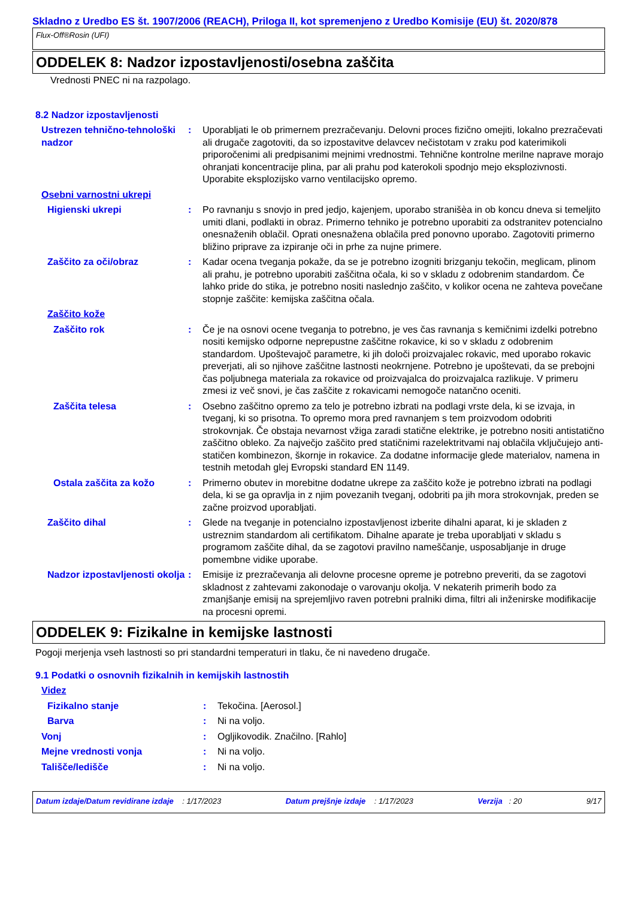Skladno z Uredbo ES št. 1907/2006 (REACH), Priloga II, kot spremenjeno z Uredbo Komisije (EU) št. 2020/878
Flux-Off®Rosin (UFI)
ODDELEK 8: Nadzor izpostavljenosti/osebna zaščita
Vrednosti PNEC ni na razpolago.
8.2 Nadzor izpostavljenosti
Ustrezen tehnično-tehnološki nadzor
: Uporabljati le ob primernem prezračevanju. Delovni proces fizično omejiti, lokalno prezračevati ali drugače zagotoviti, da so izpostavitve delavcev nečistotam v zraku pod katerimikoli priporočenimi ali predpisanimi mejnimi vrednostmi. Tehnične kontrolne merilne naprave morajo ohranjati koncentracije plina, par ali prahu pod katerokoli spodnjo mejo eksplozivnosti. Uporabite eksplozijsko varno ventilacijsko opremo.
Osebni varnostni ukrepi
Higienski ukrepi : Po ravnanju s snovjo in pred jedjo, kajenjem, uporabo stranišèa in ob koncu dneva si temeljito umiti dlani, podlakti in obraz. Primerno tehniko je potrebno uporabiti za odstranitev potencialno onesnaženih oblačil. Oprati onesnažena oblačila pred ponovno uporabo. Zagotoviti primerno bližino priprave za izpiranje oči in prhe za nujne primere.
Zaščito za oči/obraz : Kadar ocena tveganja pokaže, da se je potrebno izogniti brizganju tekočin, meglicam, plinom ali prahu, je potrebno uporabiti zaščitna očala, ki so v skladu z odobrenim standardom. Če lahko pride do stika, je potrebno nositi naslednjo zaščito, v kolikor ocena ne zahteva povečane stopnje zaščite: kemijska zaščitna očala.
Zaščito kože
Zaščito rok : Če je na osnovi ocene tveganja to potrebno, je ves čas ravnanja s kemičnimi izdelki potrebno nositi kemijsko odporne neprepustne zaščitne rokavice, ki so v skladu z odobrenim standardom. Upoštevajoč parametre, ki jih določi proizvajalec rokavic, med uporabo rokavic preverjati, ali so njihove zaščitne lastnosti neokrnjene. Potrebno je upoštevati, da se prebojni čas poljubnega materiala za rokavice od proizvajalca do proizvajalca razlikuje. V primeru zmesi iz več snovi, je čas zaščite z rokavicami nemogoče natančno oceniti.
Zaščita telesa : Osebno zaščitno opremo za telo je potrebno izbrati na podlagi vrste dela, ki se izvaja, in tveganj, ki so prisotna. To opremo mora pred ravnanjem s tem proizvodom odobriti strokovnjak. Če obstaja nevarnost vžiga zaradi statične elektrike, je potrebno nositi antistatično zaščitno obleko. Za največjo zaščito pred statičnimi razelektritvami naj oblačila vključujejo anti-statičen kombinezon, škornje in rokavice. Za dodatne informacije glede materialov, namena in testnih metodah glej Evropski standard EN 1149.
Ostala zaščita za kožo : Primerno obutev in morebitne dodatne ukrepe za zaščito kože je potrebno izbrati na podlagi dela, ki se ga opravlja in z njim povezanih tveganj, odobriti pa jih mora strokovnjak, preden se začne proizvod uporabljati.
Zaščito dihal : Glede na tveganje in potencialno izpostavljenost izberite dihalni aparat, ki je skladen z ustreznim standardom ali certifikatom. Dihalne aparate je treba uporabljati v skladu s programom zaščite dihal, da se zagotovi pravilno nameščanje, usposabljanje in druge pomembne vidike uporabe.
Nadzor izpostavljenosti okolja
: Emisije iz prezračevanja ali delovne procesne opreme je potrebno preveriti, da se zagotovi skladnost z zahtevami zakonodaje o varovanju okolja. V nekaterih primerih bodo za zmanjšanje emisij na sprejemljivo raven potrebni pralniki dima, filtri ali inženirske modifikacije na procesni opremi.
ODDELEK 9: Fizikalne in kemijske lastnosti
Pogoji merjenja vseh lastnosti so pri standardni temperaturi in tlaku, če ni navedeno drugače.
9.1 Podatki o osnovnih fizikalnih in kemijskih lastnostih
Videz
Fizikalno stanje : Tekočina. [Aerosol.]
Barva : Ni na voljo.
Vonj : Ogljikovodik. Značilno. [Rahlo]
Mejne vrednosti vonja : Ni na voljo.
Tališče/ledišče : Ni na voljo.
Datum izdaje/Datum revidirane izdaje : 1/17/2023 Datum prejšnje izdaje : 1/17/2023 Verzija : 20 9/17